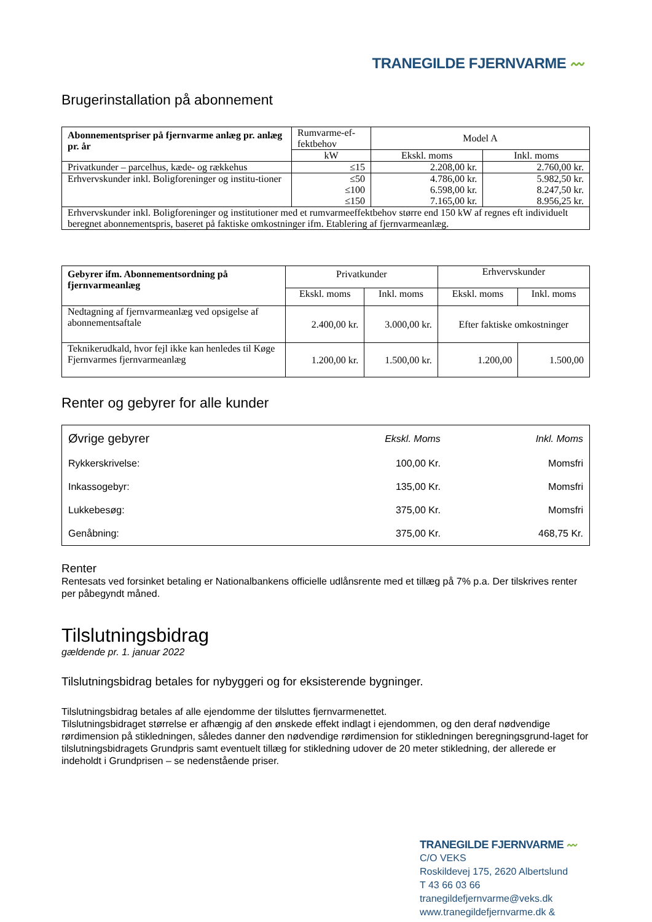TRANEGILDE FJERNVARME 〰
Brugerinstallation på abonnement
| Abonnementspriser på fjernvarme anlæg pr. anlæg pr. år | Rumvarme-ef-fektbehov | Model A | |
| | kW | Ekskl. moms | Inkl. moms |
| Privatkunder – parcelhus, kæde- og rækkehus | ≤15 | 2.208,00 kr. | 2.760,00 kr. |
| Erhvervskunder inkl. Boligforeninger og institu-tioner | ≤50 ≤100 ≤150 | 4.786,00 kr. 6.598,00 kr. 7.165,00 kr. | 5.982,50 kr. 8.247,50 kr. 8.956,25 kr. |
| Erhvervskunder inkl. Boligforeninger og institutioner med et rumvarmeeffektbehov større end 150 kW af regnes eft individuelt beregnet abonnementspris, baseret på faktiske omkostninger ifm. Etablering af fjernvarmeanlæg. | | | |
| Gebyrer ifm. Abonnementsordning på fjernvarmeanlæg | Privatkunder | | Erhvervskunder | |
| | Ekskl. moms | Inkl. moms | Ekskl. moms | Inkl. moms |
| Nedtagning af fjernvarmeanlæg ved opsigelse af abonnementsaftale | 2.400,00 kr. | 3.000,00 kr. | Efter faktiske omkostninger | |
| Teknikerudkald, hvor fejl ikke kan henledes til Køge Fjernvarmes fjernvarmeanlæg | 1.200,00 kr. | 1.500,00 kr. | 1.200,00 | 1.500,00 |
Renter og gebyrer for alle kunder
| Øvrige gebyrer | Ekskl. Moms | Inkl. Moms |
| Rykkerskrivelse: | 100,00 Kr. | Momsfri |
| Inkassogebyr: | 135,00 Kr. | Momsfri |
| Lukkebesøg: | 375,00 Kr. | Momsfri |
| Genåbning: | 375,00 Kr. | 468,75 Kr. |
Renter
Rentesats ved forsinket betaling er Nationalbankens officielle udlånsrente med et tillæg på 7% p.a. Der tilskrives renter per påbegyndt måned.
Tilslutningsbidrag
gældende pr. 1. januar 2022
Tilslutningsbidrag betales for nybyggeri og for eksisterende bygninger.
Tilslutningsbidrag betales af alle ejendomme der tilsluttes fjernvarmenettet.
Tilslutningsbidraget størrelse er afhængig af den ønskede effekt indlagt i ejendommen, og den deraf nødvendige rørdimension på stikledningen, således danner den nødvendige rørdimension for stikledningen beregningsgrund-laget for tilslutningsbidragets Grundpris samt eventuelt tillæg for stikledning udover de 20 meter stikledning, der allerede er indeholdt i Grundprisen – se nedenstående priser.
TRANEGILDE FJERNVARME 〰
C/O VEKS
Roskildevej 175, 2620 Albertslund
T 43 66 03 66 tranegildefjernvarme@veks.dk
www.tranegildefjernvarme.dk &